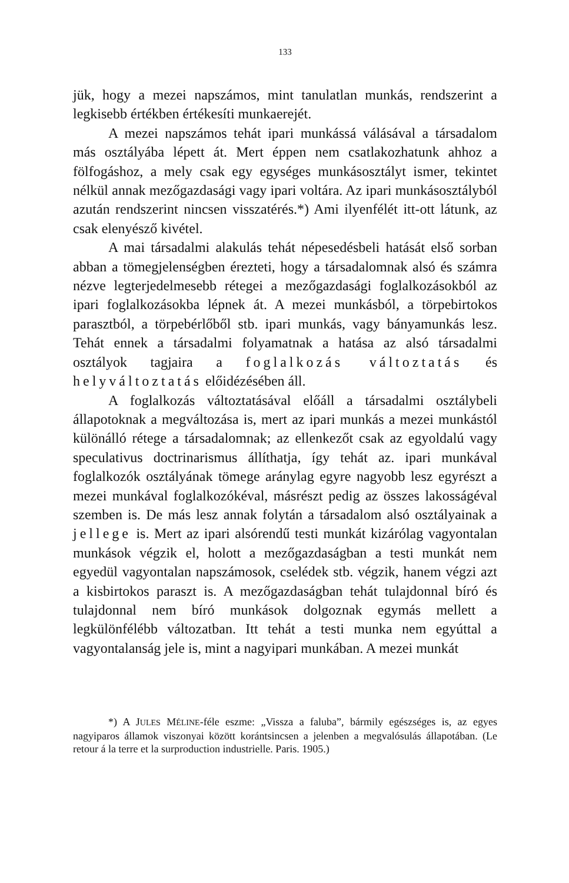133
jük, hogy a mezei napszámos, mint tanulatlan munkás, rendszerint a legkisebb értékben értékesíti munkaerejét.
A mezei napszámos tehát ipari munkássá válásával a társadalom más osztályába lépett át. Mert éppen nem csatlakozhatunk ahhoz a fölfogáshoz, a mely csak egy egységes munkásosztályt ismer, tekintet nélkül annak mezőgazdasági vagy ipari voltára. Az ipari munkásosztályból azután rendszerint nincsen visszatérés.*) Ami ilyenfélét itt-ott látunk, az csak elenyésző kivétel.
A mai társadalmi alakulás tehát népesedésbeli hatását első sorban abban a tömegjelenségben érezteti, hogy a társadalomnak alsó és számra nézve legterjedelmesebb rétegei a mezőgazdasági foglalkozásokból az ipari foglalkozásokba lépnek át. A mezei munkásból, a törpebirtokos parasztból, a törpebérlőből stb. ipari munkás, vagy bányamunkás lesz. Tehát ennek a társadalmi folyamatnak a hatása az alsó társadalmi osztályok tagjaira a foglalkozás változtatás és helyváltoztatás előidézésében áll.
A foglalkozás változtatásával előáll a társadalmi osztálybeli állapotoknak a megváltozása is, mert az ipari munkás a mezei munkástól különálló rétege a társadalomnak; az ellenkezőt csak az egyoldalú vagy speculativus doctrinarismus állíthatja, így tehát az. ipari munkával foglalkozók osztályának tömege aránylag egyre nagyobb lesz egyrészt a mezei munkával foglalkozókéval, másrészt pedig az összes lakosságéval szemben is. De más lesz annak folytán a társadalom alsó osztályainak a jellege is. Mert az ipari alsórendű testi munkát kizárólag vagyontalan munkások végzik el, holott a mezőgazdaságban a testi munkát nem egyedül vagyontalan napszámosok, cselédek stb. végzik, hanem végzi azt a kisbirtokos paraszt is. A mezőgazdaságban tehát tulajdonnal bíró és tulajdonnal nem bíró munkások dolgoznak egymás mellett a legkülönfélébb változatban. Itt tehát a testi munka nem egyúttal a vagyontalanság jele is, mint a nagyipari munkában. A mezei munkát
*) A JULES MÉLINE-féle eszme: „Vissza a faluba”, bármily egészséges is, az egyes nagyiparos államok viszonyai között korántsincsen a jelenben a megvalósulás állapotában. (Le retour á la terre et la surproduction industrielle. Paris. 1905.)